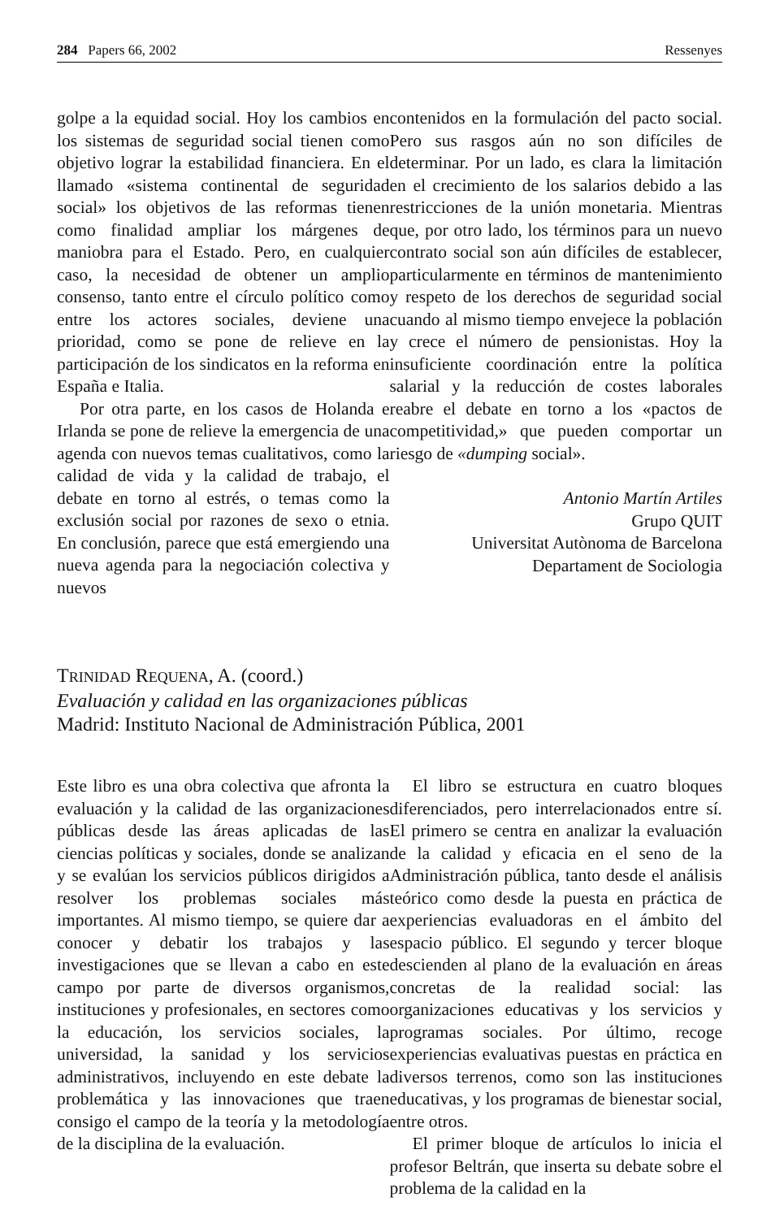284 Papers 66, 2002 Ressenyes
golpe a la equidad social. Hoy los cambios en los sistemas de seguridad social tienen como objetivo lograr la estabilidad financiera. En el llamado «sistema continental de seguridad social» los objetivos de las reformas tienen como finalidad ampliar los márgenes de maniobra para el Estado. Pero, en cualquier caso, la necesidad de obtener un amplio consenso, tanto entre el círculo político como entre los actores sociales, deviene una prioridad, como se pone de relieve en la participación de los sindicatos en la reforma en España e Italia.
Por otra parte, en los casos de Holanda e Irlanda se pone de relieve la emergencia de una agenda con nuevos temas cualitativos, como la calidad de vida y la calidad de trabajo, el debate en torno al estrés, o temas como la exclusión social por razones de sexo o etnia. En conclusión, parece que está emergiendo una nueva agenda para la negociación colectiva y nuevos
contenidos en la formulación del pacto social. Pero sus rasgos aún no son difíciles de determinar. Por un lado, es clara la limitación en el crecimiento de los salarios debido a las restricciones de la unión monetaria. Mientras que, por otro lado, los términos para un nuevo contrato social son aún difíciles de establecer, particularmente en términos de mantenimiento y respeto de los derechos de seguridad social cuando al mismo tiempo envejece la población y crece el número de pensionistas. Hoy la insuficiente coordinación entre la política salarial y la reducción de costes laborales reabre el debate en torno a los «pactos de competitividad,» que pueden comportar un riesgo de «dumping social».
Antonio Martín Artiles
Grupo QUIT
Universitat Autònoma de Barcelona
Departament de Sociologia
TRINIDAD REQUENA, A. (coord.)
Evaluación y calidad en las organizaciones públicas
Madrid: Instituto Nacional de Administración Pública, 2001
Este libro es una obra colectiva que afronta la evaluación y la calidad de las organizaciones públicas desde las áreas aplicadas de las ciencias políticas y sociales, donde se analizan y se evalúan los servicios públicos dirigidos a resolver los problemas sociales más importantes. Al mismo tiempo, se quiere dar a conocer y debatir los trabajos y las investigaciones que se llevan a cabo en este campo por parte de diversos organismos, instituciones y profesionales, en sectores como la educación, los servicios sociales, la universidad, la sanidad y los servicios administrativos, incluyendo en este debate la problemática y las innovaciones que traen consigo el campo de la teoría y la metodología de la disciplina de la evaluación.
El libro se estructura en cuatro bloques diferenciados, pero interrelacionados entre sí. El primero se centra en analizar la evaluación de la calidad y eficacia en el seno de la Administración pública, tanto desde el análisis teórico como desde la puesta en práctica de experiencias evaluadoras en el ámbito del espacio público. El segundo y tercer bloque descienden al plano de la evaluación en áreas concretas de la realidad social: las organizaciones educativas y los servicios y programas sociales. Por último, recoge experiencias evaluativas puestas en práctica en diversos terrenos, como son las instituciones educativas, y los programas de bienestar social, entre otros.
El primer bloque de artículos lo inicia el profesor Beltrán, que inserta su debate sobre el problema de la calidad en la